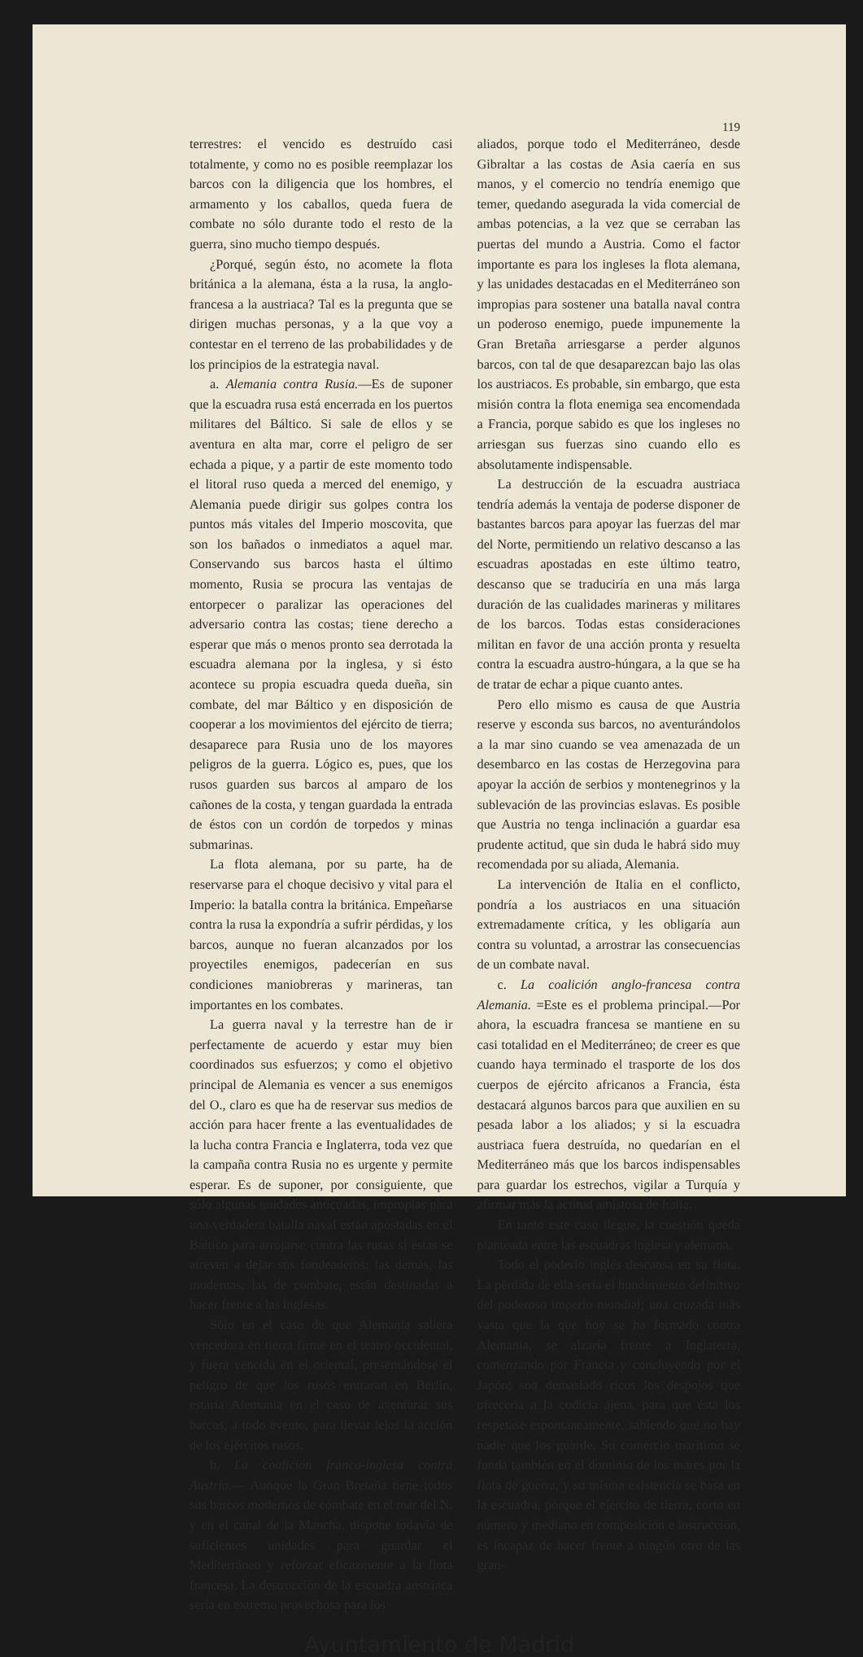119
terrestres: el vencido es destruído casi totalmente, y como no es posible reemplazar los barcos con la diligencia que los hombres, el armamento y los caballos, queda fuera de combate no sólo durante todo el resto de la guerra, sino mucho tiempo después.
¿Porqué, según ésto, no acomete la flota británica a la alemana, ésta a la rusa, la anglo-francesa a la austriaca? Tal es la pregunta que se dirigen muchas personas, y a la que voy a contestar en el terreno de las probabilidades y de los principios de la estrategia naval.
a. Alemania contra Rusia.—Es de suponer que la escuadra rusa está encerrada en los puertos militares del Báltico. Si sale de ellos y se aventura en alta mar, corre el peligro de ser echada a pique, y a partir de este momento todo el litoral ruso queda a merced del enemigo, y Alemania puede dirigir sus golpes contra los puntos más vitales del Imperio moscovita, que son los bañados o inmediatos a aquel mar. Conservando sus barcos hasta el último momento, Rusia se procura las ventajas de entorpecer o paralizar las operaciones del adversario contra las costas; tiene derecho a esperar que más o menos pronto sea derrotada la escuadra alemana por la inglesa, y si ésto acontece su propia escuadra queda dueña, sin combate, del mar Báltico y en disposición de cooperar a los movimientos del ejército de tierra; desaparece para Rusia uno de los mayores peligros de la guerra. Lógico es, pues, que los rusos guarden sus barcos al amparo de los cañones de la costa, y tengan guardada la entrada de éstos con un cordón de torpedos y minas submarinas.
La flota alemana, por su parte, ha de reservarse para el choque decisivo y vital para el Imperio: la batalla contra la británica. Empeñarse contra la rusa la expondría a sufrir pérdidas, y los barcos, aunque no fueran alcanzados por los proyectiles enemigos, padecerían en sus condiciones maniobreras y marineras, tan importantes en los combates.
La guerra naval y la terrestre han de ir perfectamente de acuerdo y estar muy bien coordinados sus esfuerzos; y como el objetivo principal de Alemania es vencer a sus enemigos del O., claro es que ha de reservar sus medios de acción para hacer frente a las eventualidades de la lucha contra Francia e Inglaterra, toda vez que la campaña contra Rusia no es urgente y permite esperar. Es de suponer, por consiguiente, que sólo algunas unidades anticuadas, impropias para una verdadera batalla naval están apostadas en el Báltico para arrojarse contra las rusas si éstas se atreven a dejar sus fondeaderos; las demás, las modernas, las de combate, están destinadas a hacer frente a las inglesas.
Sólo en el caso de que Alemania saliera vencedora en tierra firme en el teatro occidental, y fuera vencida en el oriental, presentándose el peligro de que los rusos entraran en Berlín, estaría Alemania en el caso de aventurar sus barcos, a todo evento, para llevar lejos la acción de los ejércitos rusos.
b. La coalición franco-inglesa contra Austria.— Aunque la Gran Bretaña tiene todos sus barcos modernos de combate en el mar del N. y en el canal de la Mancha, dispone todavía de suficientes unidades para guardar el Mediterráneo y reforzar eficazmente a la flota francesa. La destrucción de la escuadra austriaca sería en extremo provechosa para los
aliados, porque todo el Mediterráneo, desde Gibraltar a las costas de Asia caería en sus manos, y el comercio no tendría enemigo que temer, quedando asegurada la vida comercial de ambas potencias, a la vez que se cerraban las puertas del mundo a Austria. Como el factor importante es para los ingleses la flota alemana, y las unidades destacadas en el Mediterráneo son impropias para sostener una batalla naval contra un poderoso enemigo, puede impunemente la Gran Bretaña arriesgarse a perder algunos barcos, con tal de que desaparezcan bajo las olas los austriacos. Es probable, sin embargo, que esta misión contra la flota enemiga sea encomendada a Francia, porque sabido es que los ingleses no arriesgan sus fuerzas sino cuando ello es absolutamente indispensable.
La destrucción de la escuadra austriaca tendría además la ventaja de poderse disponer de bastantes barcos para apoyar las fuerzas del mar del Norte, permitiendo un relativo descanso a las escuadras apostadas en este último teatro, descanso que se traduciría en una más larga duración de las cualidades marineras y militares de los barcos. Todas estas consideraciones militan en favor de una acción pronta y resuelta contra la escuadra austro-húngara, a la que se ha de tratar de echar a pique cuanto antes.
Pero ello mismo es causa de que Austria reserve y esconda sus barcos, no aventurándolos a la mar sino cuando se vea amenazada de un desembarco en las costas de Herzegovina para apoyar la acción de serbios y montenegrinos y la sublevación de las provincias eslavas. Es posible que Austria no tenga inclinación a guardar esa prudente actitud, que sin duda le habrá sido muy recomendada por su aliada, Alemania.
La intervención de Italia en el conflicto, pondría a los austriacos en una situación extremadamente crítica, y les obligaría aun contra su voluntad, a arrostrar las consecuencias de un combate naval.
c. La coalición anglo-francesa contra Alemania. =Este es el problema principal.—Por ahora, la escuadra francesa se mantiene en su casi totalidad en el Mediterráneo; de creer es que cuando haya terminado el trasporte de los dos cuerpos de ejército africanos a Francia, ésta destacará algunos barcos para que auxilien en su pesada labor a los aliados; y si la escuadra austriaca fuera destruída, no quedarían en el Mediterráneo más que los barcos indispensables para guardar los estrechos, vigilar a Turquía y afirmar más la actitud amistosa de Italia.
En tanto este caso llegue, la cuestión queda planteada entre las escuadras inglesa y alemana.
Todo el poderío inglés descansa en su flota. La pérdida de ella sería el hundimiento definitivo del poderoso imperio mundial; una cruzada más vasta que la que hoy se ha formado contra Alemania, se alzaría frente a Inglaterra, comenzando por Francia y concluyendo por el Japón; son demasiado ricos los despojos que ofrecería a la codicia ajena, para que ésta los respetase espontáneamente, sabiendo que no hay nadie que los guarde. Su comercio marítimo se funda también en el dominio de los mares por la flota de guerra, y su misma existencia se basa en la escuadra, porque el ejército de tierra, corto en número y mediano en composición e instrucción, es incapaz de hacer frente a ningún otro de las gran-
Ayuntamiento de Madrid